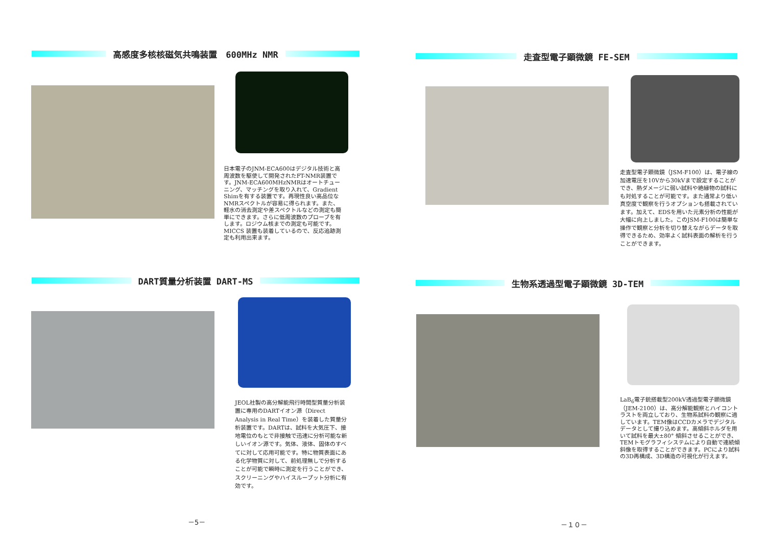高感度多核核磁気共鳴装置　600MHz NMR
日本電子のJNM-ECA600はデジタル技術と高周波数を駆使して開発されたFT-NMR装置です。JNM-ECA600MHzNMRはオートチューニング、マッチングを取り入れて、Gradient Shimを有する装置です。再現性良い高品位なNMRスペクトルが容易に得られます。また、軽水の消去測定や差スペクトルなどの測定も簡単にできます。さらに低周波数のプローブを有します。ロジウム核までの測定も可能です。MICCS 装置も装着しているので、反応追跡測定も利用出来ます。
DART質量分析装置 DART-MS
JEOL社製の高分解能飛行時間型質量分析装置に専用のDARTイオン源（Direct Analysis in Real Time）を装着した質量分析装置です。DARTは、試料を大気圧下、接地電位のもとで非接触で迅速に分析可能な新しいイオン源です。気体、液体、固体のすべてに対して応用可能です。特に物質表面にある化学物質に対して、前処理無しで分析することが可能で瞬時に測定を行うことができ、スクリーニングやハイスループット分析に有効です。
－5－
走査型電子顕微鏡 FE-SEM
走査型電子顕微鏡（JSM-F100）は、電子線の加速電圧を10Vから30kVまで設定することができ、熱ダメージに弱い試料や絶縁物の試料にも対処することが可能です。また通常より低い真空度で観察を行うオプションも搭載されています。加えて、EDSを用いた元素分析の性能が大幅に向上しました。このJSM-F100は簡単な操作で観察と分析を切り替えながらデータを取得できるため、効率よく試料表面の解析を行うことができます。
生物系透過型電子顕微鏡 3D-TEM
LaB<sub>6</sub>電子銃搭載型200kV透過型電子顕微鏡（JEM-2100）は、高分解能観察とハイコントラストを両立しており、生物系試料の観察に適しています。TEM像はCCDカメラでデジタルデータとして撮り込めます。高傾斜ホルダを用いて試料を最大±80° 傾斜させることができ、TEMトモグラフィシステムにより自動で連続傾斜像を取得することができます。PCにより試料の3D再構成、3D構造の可視化が行えます。
－１０－